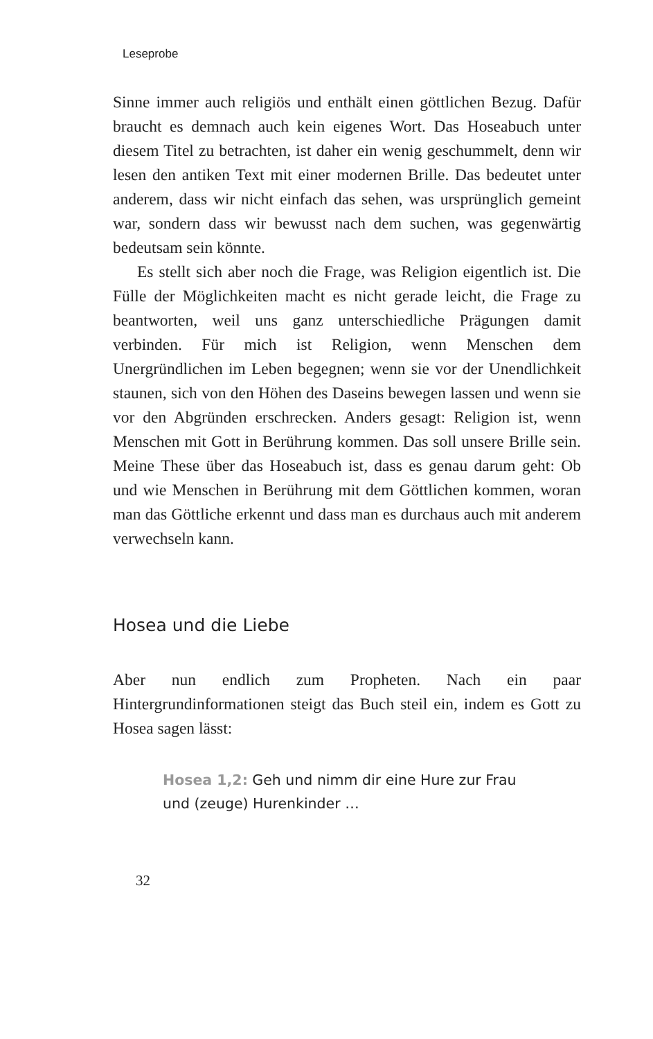Leseprobe
Sinne immer auch religiös und enthält einen göttlichen Bezug. Dafür braucht es demnach auch kein eigenes Wort. Das Hoseabuch unter diesem Titel zu betrachten, ist daher ein wenig geschummelt, denn wir lesen den antiken Text mit einer modernen Brille. Das bedeutet unter anderem, dass wir nicht einfach das sehen, was ursprünglich gemeint war, sondern dass wir bewusst nach dem suchen, was gegenwärtig bedeutsam sein könnte.
Es stellt sich aber noch die Frage, was Religion eigentlich ist. Die Fülle der Möglichkeiten macht es nicht gerade leicht, die Frage zu beantworten, weil uns ganz unterschiedliche Prägungen damit verbinden. Für mich ist Religion, wenn Menschen dem Unergründlichen im Leben begegnen; wenn sie vor der Unendlichkeit staunen, sich von den Höhen des Daseins bewegen lassen und wenn sie vor den Abgründen erschrecken. Anders gesagt: Religion ist, wenn Menschen mit Gott in Berührung kommen. Das soll unsere Brille sein. Meine These über das Hoseabuch ist, dass es genau darum geht: Ob und wie Menschen in Berührung mit dem Göttlichen kommen, woran man das Göttliche erkennt und dass man es durchaus auch mit anderem verwechseln kann.
Hosea und die Liebe
Aber nun endlich zum Propheten. Nach ein paar Hintergrundinformationen steigt das Buch steil ein, indem es Gott zu Hosea sagen lässt:
Hosea 1,2: Geh und nimm dir eine Hure zur Frau
und (zeuge) Hurenkinder …
32